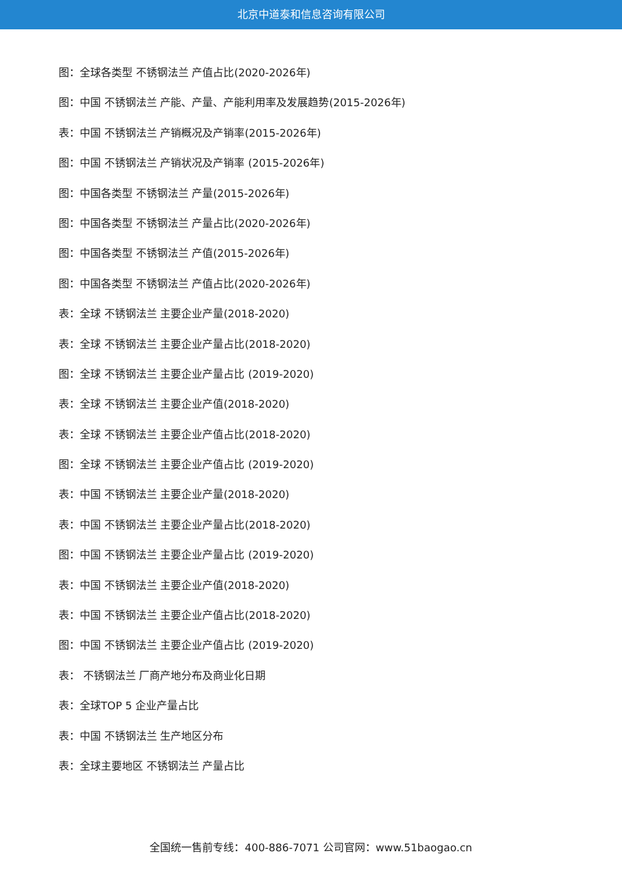北京中道泰和信息咨询有限公司
图：全球各类型 不锈钢法兰 产值占比(2020-2026年)
图：中国 不锈钢法兰 产能、产量、产能利用率及发展趋势(2015-2026年)
表：中国 不锈钢法兰 产销概况及产销率(2015-2026年)
图：中国 不锈钢法兰 产销状况及产销率 (2015-2026年)
图：中国各类型 不锈钢法兰 产量(2015-2026年)
图：中国各类型 不锈钢法兰 产量占比(2020-2026年)
图：中国各类型 不锈钢法兰 产值(2015-2026年)
图：中国各类型 不锈钢法兰 产值占比(2020-2026年)
表：全球 不锈钢法兰 主要企业产量(2018-2020)
表：全球 不锈钢法兰 主要企业产量占比(2018-2020)
图：全球 不锈钢法兰 主要企业产量占比 (2019-2020)
表：全球 不锈钢法兰 主要企业产值(2018-2020)
表：全球 不锈钢法兰 主要企业产值占比(2018-2020)
图：全球 不锈钢法兰 主要企业产值占比 (2019-2020)
表：中国 不锈钢法兰 主要企业产量(2018-2020)
表：中国 不锈钢法兰 主要企业产量占比(2018-2020)
图：中国 不锈钢法兰 主要企业产量占比 (2019-2020)
表：中国 不锈钢法兰 主要企业产值(2018-2020)
表：中国 不锈钢法兰 主要企业产值占比(2018-2020)
图：中国 不锈钢法兰 主要企业产值占比 (2019-2020)
表： 不锈钢法兰 厂商产地分布及商业化日期
表：全球TOP 5 企业产量占比
表：中国 不锈钢法兰 生产地区分布
表：全球主要地区 不锈钢法兰 产量占比
全国统一售前专线：400-886-7071 公司官网：www.51baogao.cn